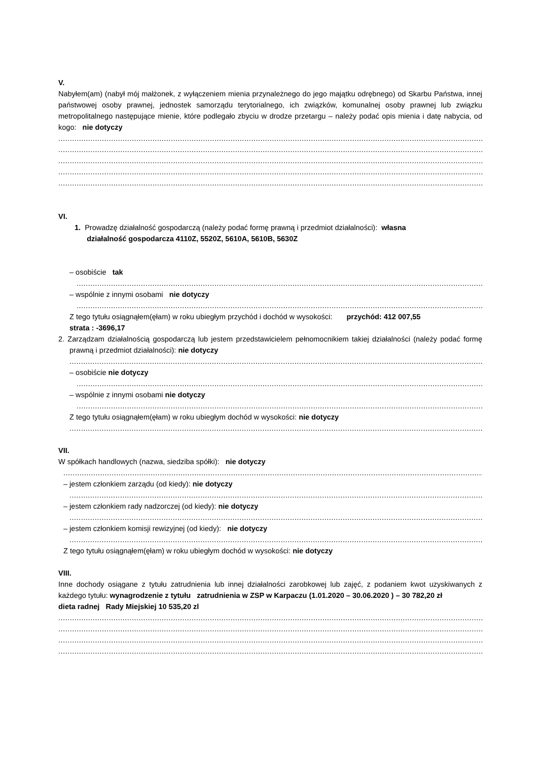V.
Nabyłem(am) (nabył mój małżonek, z wyłączeniem mienia przynależnego do jego majątku odrębnego) od Skarbu Państwa, innej państwowej osoby prawnej, jednostek samorządu terytorialnego, ich związków, komunalnej osoby prawnej lub związku metropolitalnego następujące mienie, które podlegało zbyciu w drodze przetargu – należy podać opis mienia i datę nabycia, od kogo: nie dotyczy
............................................................................................................................................................................................
............................................................................................................................................................................................
............................................................................................................................................................................................
............................................................................................................................................................................................
............................................................................................................................................................................................
VI.
1. Prowadzę działalność gospodarczą (należy podać formę prawną i przedmiot działalności): własna
działalność gospodarcza 4110Z, 5520Z, 5610A, 5610B, 5630Z
– osobiście tak
............................................................................................................................................................................................
– wspólnie z innymi osobami nie dotyczy
............................................................................................................................................................................................
Z tego tytułu osiągnąłem(ęłam) w roku ubiegłym przychód i dochód w wysokości: przychód: 412 007,55
strata : -3696,17
2. Zarządzam działalnością gospodarczą lub jestem przedstawicielem pełnomocnikiem takiej działalności (należy podać formę prawną i przedmiot działalności): nie dotyczy
............................................................................................................................................................................................
– osobiście nie dotyczy
............................................................................................................................................................................................
– wspólnie z innymi osobami nie dotyczy
............................................................................................................................................................................................
Z tego tytułu osiągnąłem(ęłam) w roku ubiegłym dochód w wysokości: nie dotyczy
............................................................................................................................................................................................
VII.
W spółkach handlowych (nazwa, siedziba spółki): nie dotyczy
............................................................................................................................................................................................
– jestem członkiem zarządu (od kiedy): nie dotyczy
............................................................................................................................................................................................
– jestem członkiem rady nadzorczej (od kiedy): nie dotyczy
............................................................................................................................................................................................
– jestem członkiem komisji rewizyjnej (od kiedy): nie dotyczy
............................................................................................................................................................................................
Z tego tytułu osiągnąłem(ęłam) w roku ubiegłym dochód w wysokości: nie dotyczy
VIII.
Inne dochody osiągane z tytułu zatrudnienia lub innej działalności zarobkowej lub zajęć, z podaniem kwot uzyskiwanych z każdego tytułu: wynagrodzenie z tytułu zatrudnienia w ZSP w Karpaczu (1.01.2020 – 30.06.2020 ) – 30 782,20 zł
dieta radnej Rady Miejskiej 10 535,20 zl
............................................................................................................................................................................................
............................................................................................................................................................................................
............................................................................................................................................................................................
............................................................................................................................................................................................